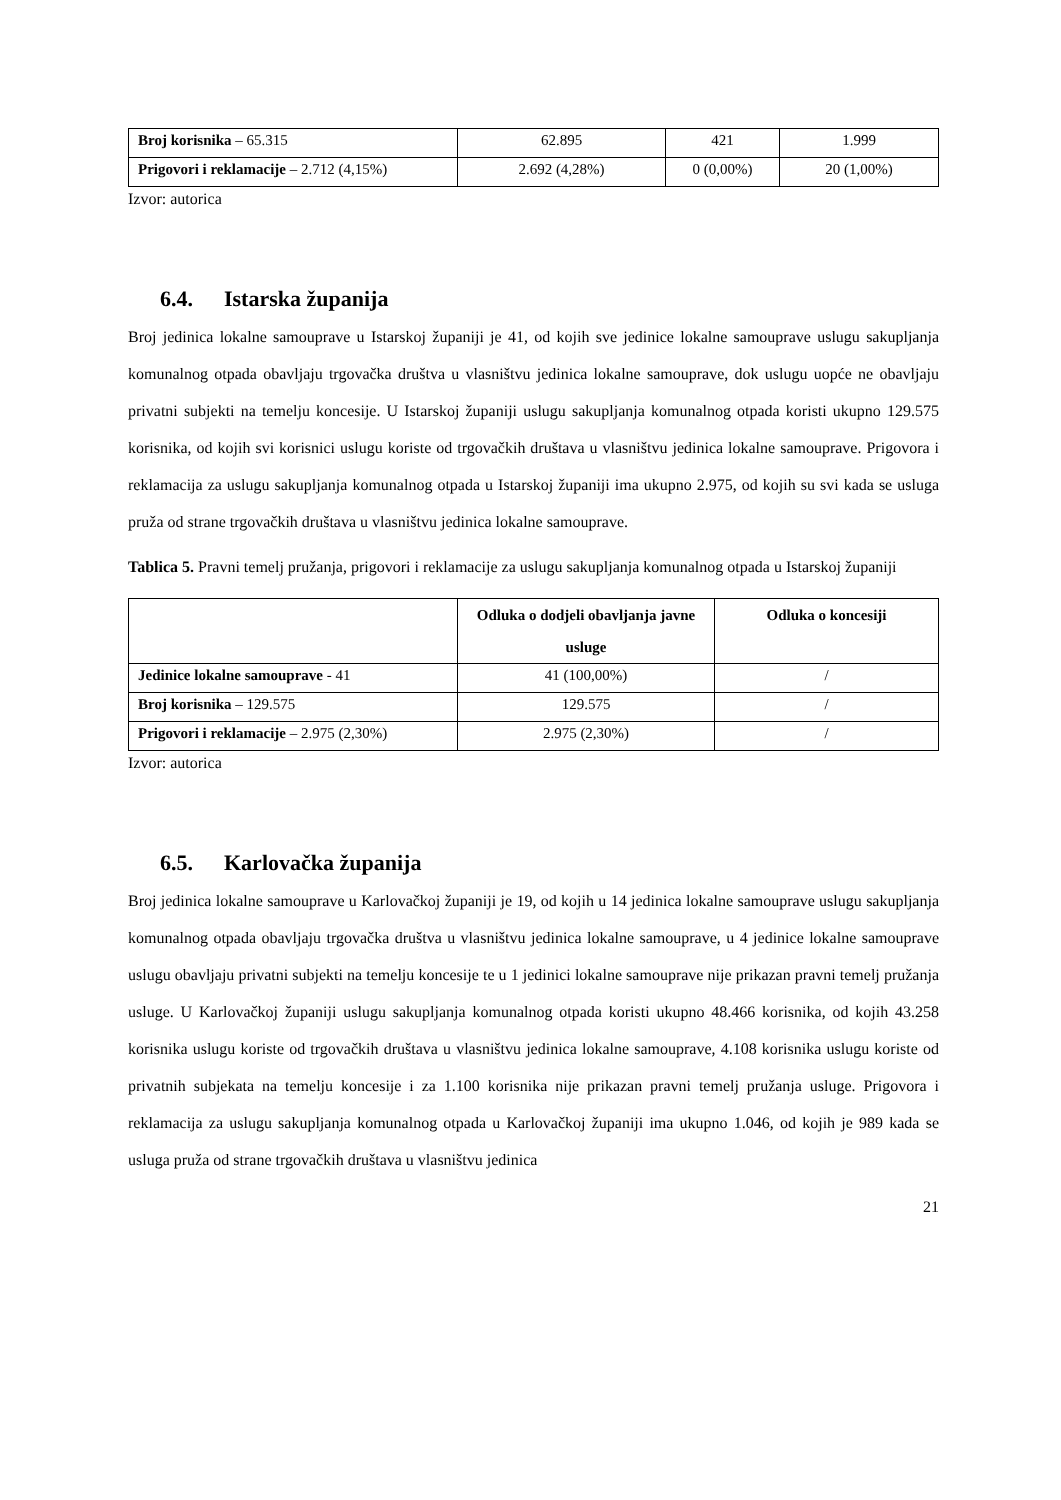| Broj korisnika – 65.315 | 62.895 | 421 | 1.999 |
| Prigovori i reklamacije – 2.712 (4,15%) | 2.692 (4,28%) | 0 (0,00%) | 20 (1,00%) |
Izvor: autorica
6.4. Istarska županija
Broj jedinica lokalne samouprave u Istarskoj županiji je 41, od kojih sve jedinice lokalne samouprave uslugu sakupljanja komunalnog otpada obavljaju trgovačka društva u vlasništvu jedinica lokalne samouprave, dok uslugu uopće ne obavljaju privatni subjekti na temelju koncesije. U Istarskoj županiji uslugu sakupljanja komunalnog otpada koristi ukupno 129.575 korisnika, od kojih svi korisnici uslugu koriste od trgovačkih društava u vlasništvu jedinica lokalne samouprave. Prigovora i reklamacija za uslugu sakupljanja komunalnog otpada u Istarskoj županiji ima ukupno 2.975, od kojih su svi kada se usluga pruža od strane trgovačkih društava u vlasništvu jedinica lokalne samouprave.
Tablica 5. Pravni temelj pružanja, prigovori i reklamacije za uslugu sakupljanja komunalnog otpada u Istarskoj županiji
| | Odluka o dodjeli obavljanja javne usluge | Odluka o koncesiji |
| --- | --- | --- |
| Jedinice lokalne samouprave - 41 | 41 (100,00%) | / |
| Broj korisnika – 129.575 | 129.575 | / |
| Prigovori i reklamacije – 2.975 (2,30%) | 2.975 (2,30%) | / |
Izvor: autorica
6.5. Karlovačka županija
Broj jedinica lokalne samouprave u Karlovačkoj županiji je 19, od kojih u 14 jedinica lokalne samouprave uslugu sakupljanja komunalnog otpada obavljaju trgovačka društva u vlasništvu jedinica lokalne samouprave, u 4 jedinice lokalne samouprave uslugu obavljaju privatni subjekti na temelju koncesije te u 1 jedinici lokalne samouprave nije prikazan pravni temelj pružanja usluge. U Karlovačkoj županiji uslugu sakupljanja komunalnog otpada koristi ukupno 48.466 korisnika, od kojih 43.258 korisnika uslugu koriste od trgovačkih društava u vlasništvu jedinica lokalne samouprave, 4.108 korisnika uslugu koriste od privatnih subjekata na temelju koncesije i za 1.100 korisnika nije prikazan pravni temelj pružanja usluge. Prigovora i reklamacija za uslugu sakupljanja komunalnog otpada u Karlovačkoj županiji ima ukupno 1.046, od kojih je 989 kada se usluga pruža od strane trgovačkih društava u vlasništvu jedinica
21